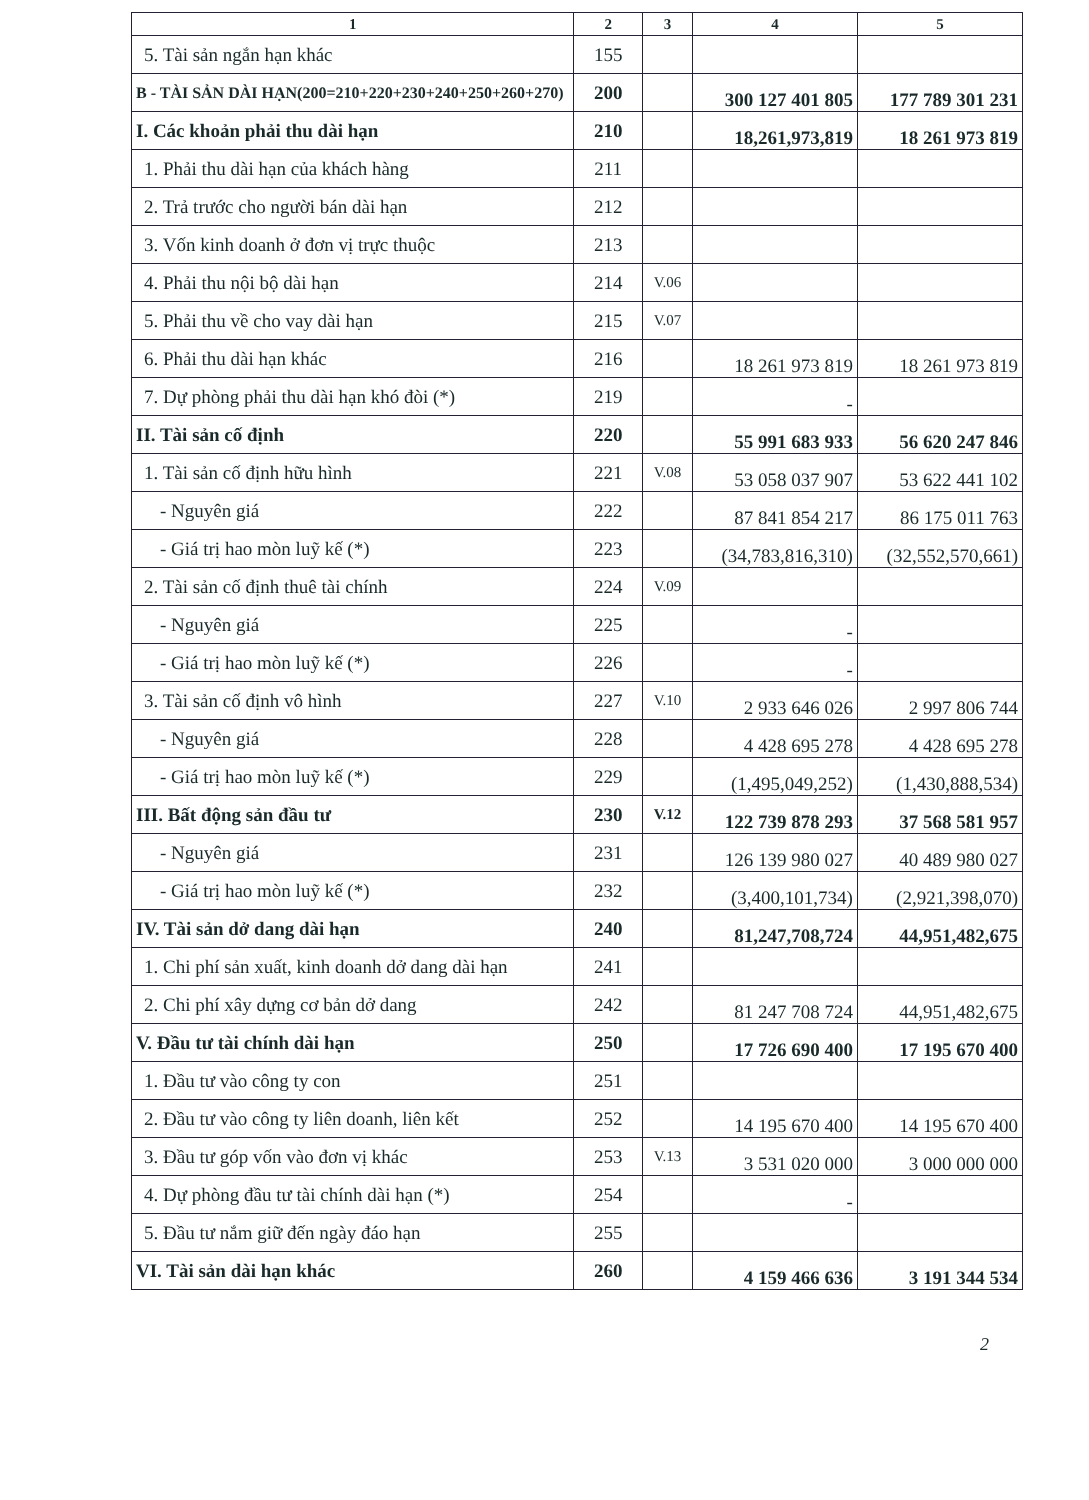| 1 | 2 | 3 | 4 | 5 |
| --- | --- | --- | --- | --- |
| 5. Tài sản ngắn hạn khác | 155 | | | |
| B - TÀI SẢN DÀI HẠN(200=210+220+230+240+250+260+270) | 200 | | 300 127 401 805 | 177 789 301 231 |
| I. Các khoản phải thu dài hạn | 210 | | 18,261,973,819 | 18 261 973 819 |
| 1. Phải thu dài hạn của khách hàng | 211 | | | |
| 2. Trả trước cho người bán dài hạn | 212 | | | |
| 3. Vốn kinh doanh ở đơn vị trực thuộc | 213 | | | |
| 4. Phải thu nội bộ dài hạn | 214 | V.06 | | |
| 5. Phải thu về cho vay dài hạn | 215 | V.07 | | |
| 6. Phải thu dài hạn khác | 216 | | 18 261 973 819 | 18 261 973 819 |
| 7. Dự phòng phải thu dài hạn khó đòi (*) | 219 | | - | |
| II. Tài sản cố định | 220 | | 55 991 683 933 | 56 620 247 846 |
| 1. Tài sản cố định hữu hình | 221 | V.08 | 53 058 037 907 | 53 622 441 102 |
| - Nguyên giá | 222 | | 87 841 854 217 | 86 175 011 763 |
| - Giá trị hao mòn luỹ kế (*) | 223 | | (34,783,816,310) | (32,552,570,661) |
| 2. Tài sản cố định thuê tài chính | 224 | V.09 | | |
| - Nguyên giá | 225 | | - | |
| - Giá trị hao mòn luỹ kế (*) | 226 | | - | |
| 3. Tài sản cố định vô hình | 227 | V.10 | 2 933 646 026 | 2 997 806 744 |
| - Nguyên giá | 228 | | 4 428 695 278 | 4 428 695 278 |
| - Giá trị hao mòn luỹ kế (*) | 229 | | (1,495,049,252) | (1,430,888,534) |
| III. Bất động sản đầu tư | 230 | V.12 | 122 739 878 293 | 37 568 581 957 |
| - Nguyên giá | 231 | | 126 139 980 027 | 40 489 980 027 |
| - Giá trị hao mòn luỹ kế (*) | 232 | | (3,400,101,734) | (2,921,398,070) |
| IV. Tài sản dở dang dài hạn | 240 | | 81,247,708,724 | 44,951,482,675 |
| 1. Chi phí sản xuất, kinh doanh dở dang dài hạn | 241 | | | |
| 2. Chi phí xây dựng cơ bản dở dang | 242 | | 81 247 708 724 | 44,951,482,675 |
| V. Đầu tư tài chính dài hạn | 250 | | 17 726 690 400 | 17 195 670 400 |
| 1. Đầu tư vào công ty con | 251 | | | |
| 2. Đầu tư vào công ty liên doanh, liên kết | 252 | | 14 195 670 400 | 14 195 670 400 |
| 3. Đầu tư góp vốn vào đơn vị khác | 253 | V.13 | 3 531 020 000 | 3 000 000 000 |
| 4. Dự phòng đầu tư tài chính dài hạn (*) | 254 | | - | |
| 5. Đầu tư nắm giữ đến ngày đáo hạn | 255 | | | |
| VI. Tài sản dài hạn khác | 260 | | 4 159 466 636 | 3 191 344 534 |
2